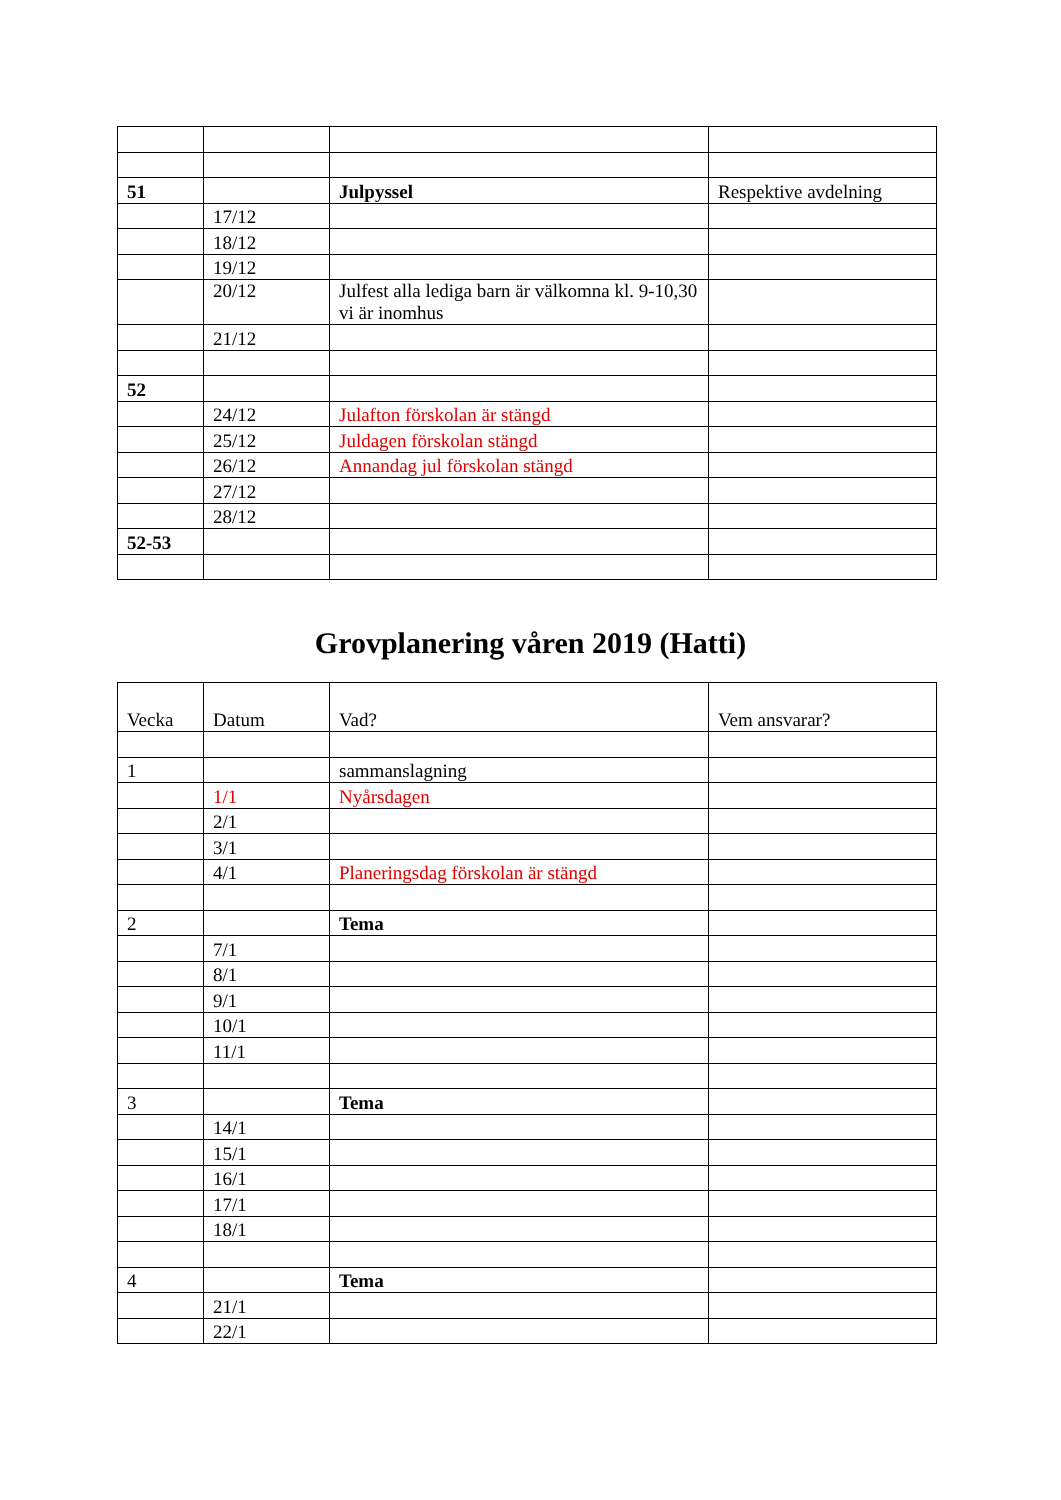| 51 | | Julpyssel | Respektive avdelning |
| | 17/12 | | |
| | 18/12 | | |
| | 19/12 | | |
| | 20/12 | Julfest alla lediga barn är välkomna kl. 9-10,30 vi är inomhus | |
| | 21/12 | | |
| 52 | | | |
| | 24/12 | Julafton förskolan är stängd | |
| | 25/12 | Juldagen förskolan stängd | |
| | 26/12 | Annandag jul förskolan stängd | |
| | 27/12 | | |
| | 28/12 | | |
| 52-53 | | | |
Grovplanering våren 2019 (Hatti)
| Vecka | Datum | Vad? | Vem ansvarar? |
| 1 | | sammanslagning | |
| | 1/1 | Nyårsdagen | |
| | 2/1 | | |
| | 3/1 | | |
| | 4/1 | Planeringsdag förskolan är stängd | |
| 2 | | Tema | |
| | 7/1 | | |
| | 8/1 | | |
| | 9/1 | | |
| | 10/1 | | |
| | 11/1 | | |
| 3 | | Tema | |
| | 14/1 | | |
| | 15/1 | | |
| | 16/1 | | |
| | 17/1 | | |
| | 18/1 | | |
| 4 | | Tema | |
| | 21/1 | | |
| | 22/1 | | |